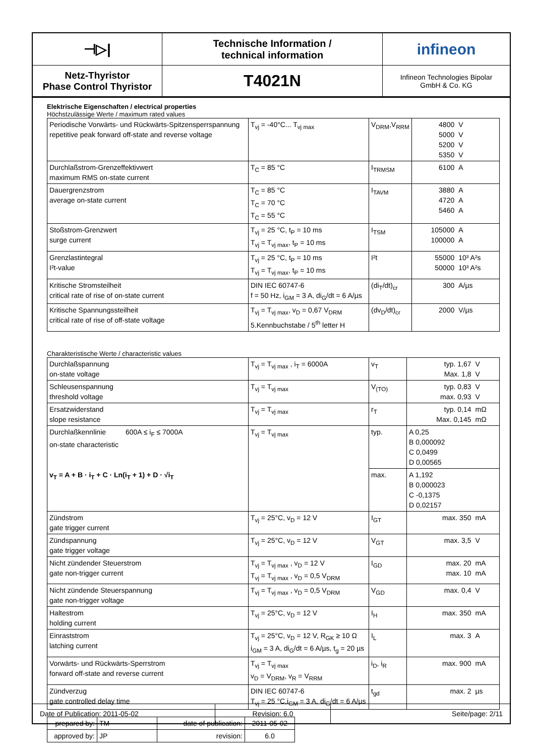⊣▷|
Technische Information /
technical information
infineon
Netz-Thyristor
Phase Control Thyristor
T4021N
Infineon Technologies Bipolar
GmbH & Co. KG
Elektrische Eigenschaften / electrical properties
Höchstzulässige Werte / maximum rated values
| Periodische Vorwärts- und Rückwärts-Spitzensperrspannung repetitive peak forward off-state and reverse voltage | T<sub>vj</sub> = -40°C... T<sub>vj max</sub> | V<sub>DRM</sub>,V<sub>RRM</sub> | 4800 5000 5200 5350 | V V V V |
| Durchlaßstrom-Grenzeffektivwert maximum RMS on-state current | T<sub>C</sub> = 85 °C | I<sub>TRMSM</sub> | 6100 | A |
| Dauergrenzstrom average on-state current | T<sub>C</sub> = 85 °C T<sub>C</sub> = 70 °C T<sub>C</sub> = 55 °C | I<sub>TAVM</sub> | 3880 4720 5460 | A A A |
| Stoßstrom-Grenzwert surge current | T<sub>vj</sub> = 25 °C, t<sub>P</sub> = 10 ms T<sub>vj</sub> = T<sub>vj max</sub>, t<sub>P</sub> = 10 ms | I<sub>TSM</sub> | 105000 100000 | A A |
| Grenzlastintegral I²t-value | T<sub>vj</sub> = 25 °C, t<sub>P</sub> = 10 ms T<sub>vj</sub> = T<sub>vj max</sub>, t<sub>P</sub> = 10 ms | I²t | 55000 50000 | 10³ A²s 10³ A²s |
| Kritische Stromsteilheit critical rate of rise of on-state current | DIN IEC 60747-6 f = 50 Hz, i<sub>GM</sub> = 3 A, di<sub>G</sub>/dt = 6 A/µs | (di<sub>T</sub>/dt)<sub>cr</sub> | 300 | A/µs |
| Kritische Spannungssteilheit critical rate of rise of off-state voltage | T<sub>vj</sub> = T<sub>vj max</sub>, v<sub>D</sub> = 0,67 V<sub>DRM</sub> 5.Kennbuchstabe / 5<sup>th</sup> letter H | (dv<sub>D</sub>/dt)<sub>cr</sub> | 2000 | V/µs |
Charakteristische Werte / characteristic values
| Durchlaßspannung on-state voltage | T<sub>vj</sub> = T<sub>vj max</sub> , i<sub>T</sub> = 6000A | v<sub>T</sub> | typ. 1,67 Max. 1,8 | V V |
| Schleusenspannung threshold voltage | T<sub>vj</sub> = T<sub>vj max</sub> | V<sub>(TO)</sub> | typ. 0,83 max. 0,93 | V V |
| Ersatzwiderstand slope resistance | T<sub>vj</sub> = T<sub>vj max</sub> | r<sub>T</sub> | typ. 0,14 Max. 0,145 | mΩ mΩ |
| Durchlaßkennlinie 600A ≤ i<sub>F</sub> ≤ 7000A on-state characteristic v<sub>T</sub> = A + B · i<sub>T</sub> + C · Ln(i<sub>T</sub> + 1) + D · √i<sub>T</sub> | T<sub>vj</sub> = T<sub>vj max</sub> | typ. | A 0,25 B 0,000092 C 0,0499 D 0,00565 | |
| | | max. | A 1,192 B 0,000023 C -0,1375 D 0,02157 | |
| Zündstrom gate trigger current | T<sub>vj</sub> = 25°C, v<sub>D</sub> = 12 V | I<sub>GT</sub> | max. 350 | mA |
| Zündspannung gate trigger voltage | T<sub>vj</sub> = 25°C, v<sub>D</sub> = 12 V | V<sub>GT</sub> | max. 3,5 | V |
| Nicht zündender Steuerstrom gate non-trigger current | T<sub>vj</sub> = T<sub>vj max</sub> , v<sub>D</sub> = 12 V T<sub>vj</sub> = T<sub>vj max</sub> , v<sub>D</sub> = 0,5 V<sub>DRM</sub> | I<sub>GD</sub> | max. 20 max. 10 | mA mA |
| Nicht zündende Steuerspannung gate non-trigger voltage | T<sub>vj</sub> = T<sub>vj max</sub> , v<sub>D</sub> = 0,5 V<sub>DRM</sub> | V<sub>GD</sub> | max. 0,4 | V |
| Haltestrom holding current | T<sub>vj</sub> = 25°C, v<sub>D</sub> = 12 V | I<sub>H</sub> | max. 350 | mA |
| Einraststrom latching current | T<sub>vj</sub> = 25°C, v<sub>D</sub> = 12 V, R<sub>GK</sub> ≥ 10 Ω i<sub>GM</sub> = 3 A, di<sub>G</sub>/dt = 6 A/µs, t<sub>g</sub> = 20 µs | I<sub>L</sub> | max. 3 | A |
| Vorwärts- und Rückwärts-Sperrstrom forward off-state and reverse current | T<sub>vj</sub> = T<sub>vj max</sub> v<sub>D</sub> = V<sub>DRM</sub>, v<sub>R</sub> = V<sub>RRM</sub> | i<sub>D</sub>, i<sub>R</sub> | max. 900 | mA |
| Zündverzug gate controlled delay time | DIN IEC 60747-6 T<sub>vj</sub> = 25 °C,i<sub>GM</sub> = 3 A, di<sub>G</sub>/dt = 6 A/µs | t<sub>gd</sub> | max. 2 | µs |
| prepared by: | TM | date of publication: | 2011-05-02 |
| approved by: | JP | revision: | 6.0 |
Date of Publication: 2011-05-02
Revision: 6.0
Seite/page: 2/11